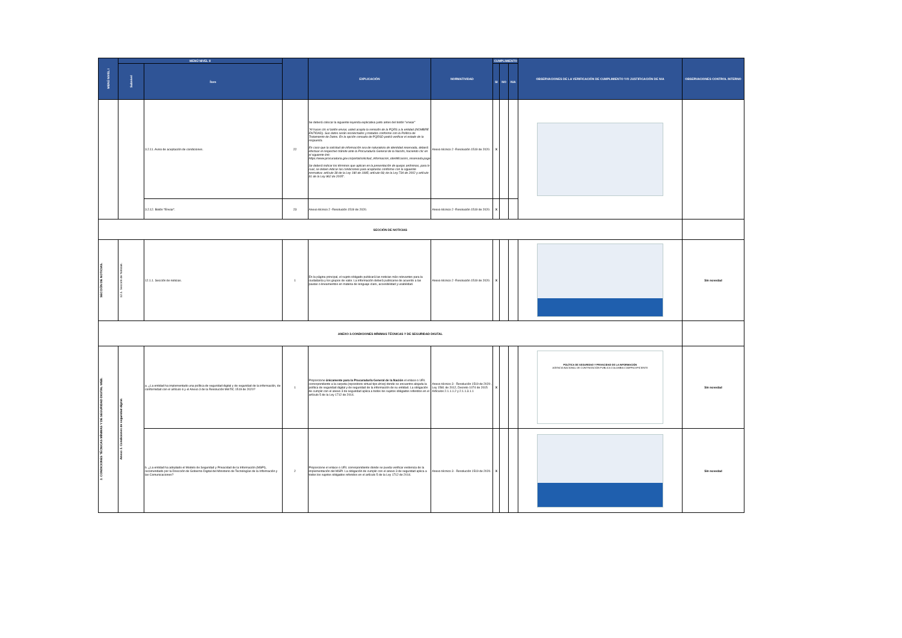| MENÚ NIVEL I | MENÚ NIVEL II | | | EXPLICACIÓN | NORMATIVIDAD | CUMPLIMIENTO | | | OBSERVACIONES DE LA VERIFICACIÓN DE CUMPLIMIENTO Y/O JUSTIFICACIÓN DE N/A | OBSERVACIONES CONTROL INTERNO |
| --- | --- | --- | --- | --- | --- | --- | --- | --- | --- | --- |
| | Subnivel | Ítem | | | | SI | NO | N/A | | |
| | | 3.2.11. Aviso de aceptación de condiciones. | 22 | Se deberá colocar la siguiente leyenda explicativa justo antes del botón "enviar" "Al hacer clic el botón enviar, usted acepta la remisión de la PQRS a la entidad (NOMBRE ENTIDAD). Sus datos serán recolectados y tratados conforme con la Política de Tratamiento de Datos. En la opción consulta de PQRSD podrá verificar el estado de la respuesta. En caso que la solicitud de información sea de naturaleza de identidad reservada, deberá efectuar el respectivo trámite ante la Procuraduría General de la Nación, haciendo clic en el siguiente link: https://www.procuraduria.gov.co/portal/solicitud_informacion_identificacion_reservada.page Se deberá indicar los términos que aplican en la presentación de quejas anónimas, para lo cual, se deben indicar las condiciones para aceptarlas conforme con la siguiente normativa: artículo 38 de la Ley 190 de 1995; artículo 69; de la Ley 734 de 2002 y artículo 81 de la Ley 962 de 2005". | Anexo técnico 2 -Resolución 1519 de 2020. | X | | | | |
| | | 3.2.12. Botón "Enviar". | 23 | Anexo técnico 2 -Resolución 1519 de 2020. | Anexo técnico 2 -Resolución 1519 de 2020. | X | | | | |
| SECCIÓN DE NOTICIAS | | | | | | | | | | |
| SECCIÓN DE NOTICIAS. | 12.1. Sección de Noticias. | 12.1.1. Sección de noticias. | 1 | En la página principal, el sujeto obligado publicará las noticias más relevantes para la ciudadanía y los grupos de valor. La información deberá publicarse de acuerdo a las pautas o lineamientos en materia de lenguaje claro, accesibilidad y usabilidad. | Anexo técnico 2 -Resolución 1519 de 2020. | X | | | | Sin novedad |
| ANEXO 3.CONDICIONES MÍNIMAS TÉCNICAS Y DE SEGURIDAD DIGITAL | | | | | | | | | | |
| 3. CONDICIONES TÉCNICAS MÍNIMAS Y DE SEGURIDAD DIGITAL WEB. | Anexo 3. Condiciones de seguridad digital. | a. ¿La entidad ha implementado una política de seguridad digital y de seguridad de la información, de conformidad con el artículo 6 y el Anexo 3 de la Resolución MinTIC 1519 de 2020? | 1 | Proporcione únicamente para la Procuraduría General de la Nación el enlace o URL correspondiente a la carpeta (repositorio virtual tipo drive) donde se encuentre alojada la política de seguridad digital y de seguridad de la información de su entidad. La obligación de cumplir con el anexo 3 de seguridad aplica a todos los sujetos obligados referidos en el artículo 5 de la Ley 1712 de 2014. | Anexo técnico 3 - Resolución 1519 de 2020-, Ley 1581 de 2012, Decreto 1074 de 2015 Artículos 2.1.1.1.2 y 2.1.1.3.1.1 | X | | | POLÍTICA DE SEGURIDAD Y PRIVACIDAD DE LA INFORMACIÓN AGENCIA NACIONAL DE CONTRATACIÓN PUBLICA COLOMBIA COMPRA EFICIENTE | Sin novedad |
| | | b. ¿La entidad ha adoptado el Modelo de Seguridad y Privacidad de la Información (MSPI), recomendado por la Dirección de Gobierno Digital del Ministerio de Tecnologías de la Información y las Comunicaciones? | 2 | Proporcione el enlace o URL correspondiente donde se pueda verificar evidencia de la implementación del MSPI. La obligación de cumplir con el anexo 3 de seguridad aplica a todos los sujetos obligados referidos en el artículo 5 de la Ley 1712 de 2014. | Anexo técnico 3 - Resolución 1519 de 2020. | X | | | | Sin novedad |